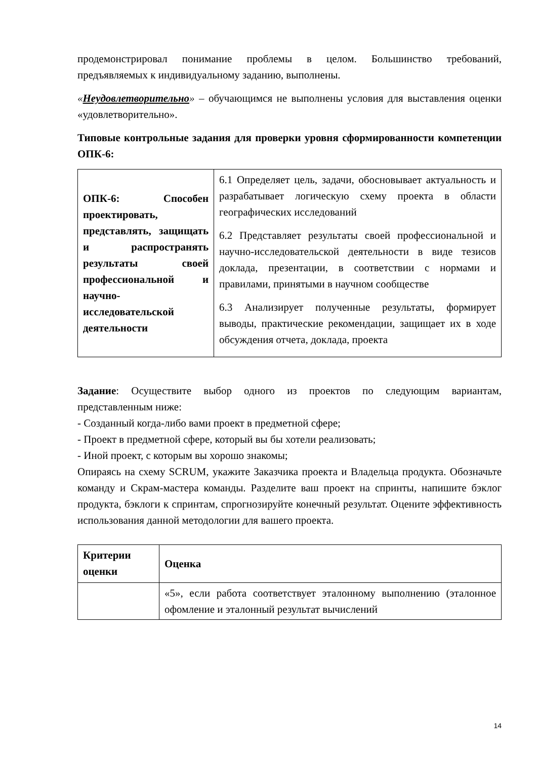продемонстрировал понимание проблемы в целом. Большинство требований, предъявляемых к индивидуальному заданию, выполнены.
«Неудовлетворительно» – обучающимся не выполнены условия для выставления оценки «удовлетворительно».
Типовые контрольные задания для проверки уровня сформированности компетенции ОПК-6:
| ОПК-6: Способен проектировать, представлять, защищать и распространять результаты своей профессиональной и научно-исследовательской деятельности | 6.1 Определяет цель, задачи, обосновывает актуальность и разрабатывает логическую схему проекта в области географических исследований 6.2 Представляет результаты своей профессиональной и научно-исследовательской деятельности в виде тезисов доклада, презентации, в соответствии с нормами и правилами, принятыми в научном сообществе 6.3 Анализирует полученные результаты, формирует выводы, практические рекомендации, защищает их в ходе обсуждения отчета, доклада, проекта |
Задание: Осуществите выбор одного из проектов по следующим вариантам, представленным ниже:
- Созданный когда-либо вами проект в предметной сфере;
- Проект в предметной сфере, который вы бы хотели реализовать;
- Иной проект, с которым вы хорошо знакомы;
Опираясь на схему SCRUM, укажите Заказчика проекта и Владельца продукта. Обозначьте команду и Скрам-мастера команды. Разделите ваш проект на спринты, напишите бэклог продукта, бэклоги к спринтам, спрогнозируйте конечный результат. Оцените эффективность использования данной методологии для вашего проекта.
| Критерии оценки | Оценка |
| --- | --- |
| | «5», если работа соответствует эталонному выполнению (эталонное офомление и эталонный результат вычислений |
14